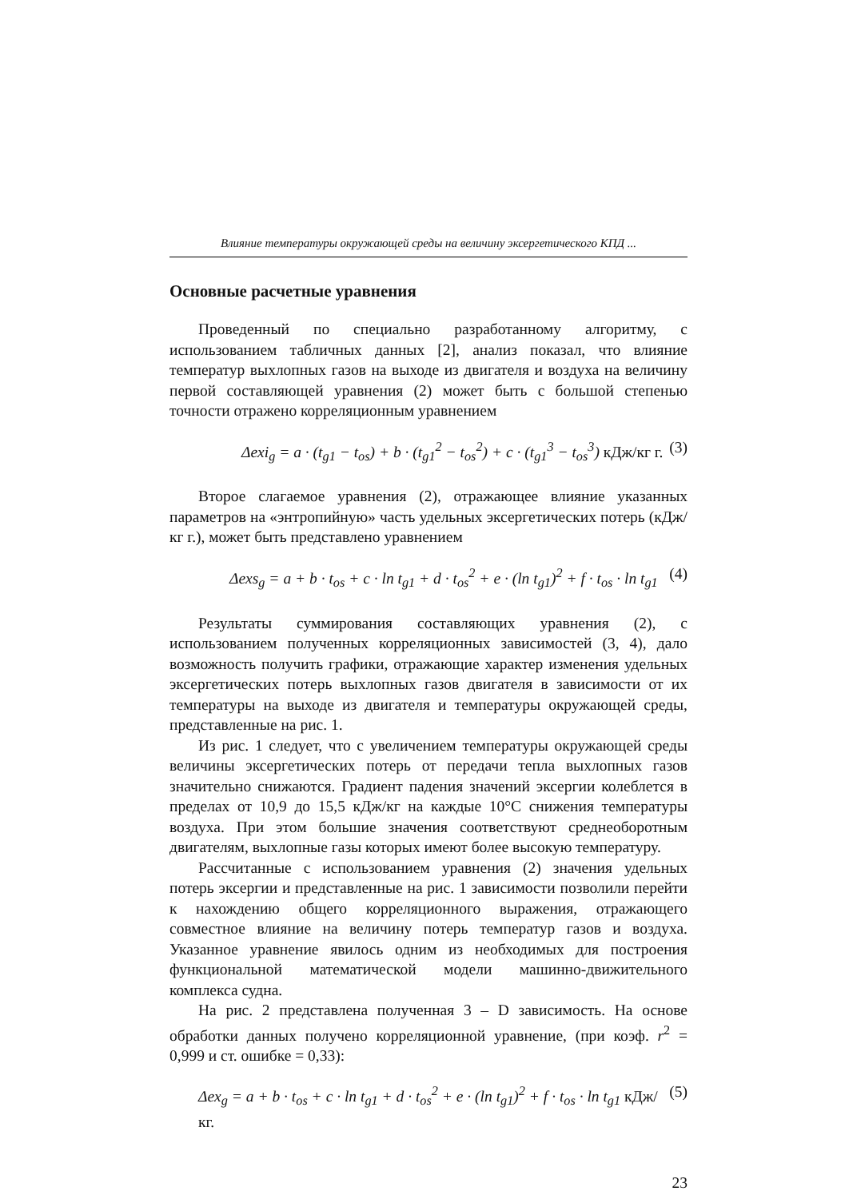Влияние температуры окружающей среды на величину эксергетического КПД ...
Основные расчетные уравнения
Проведенный по специально разработанному алгоритму, с использованием табличных данных [2], анализ показал, что влияние температур выхлопных газов на выходе из двигателя и воздуха на величину первой составляющей уравнения (2) может быть с большой степенью точности отражено корреляционным уравнением
Δexi<sub>g</sub> = a · (t<sub>g1</sub> − t<sub>os</sub>) + b · (t<sub>g1</sub><sup>2</sup> − t<sub>os</sub><sup>2</sup>) + c · (t<sub>g1</sub><sup>3</sup> − t<sub>os</sub><sup>3</sup>) кДж/кг г. (3)
Второе слагаемое уравнения (2), отражающее влияние указанных параметров на «энтропийную» часть удельных эксергетических потерь (кДж/кг г.), может быть представлено уравнением
Δexs<sub>g</sub> = a + b · t<sub>os</sub> + c · ln t<sub>g1</sub> + d · t<sub>os</sub><sup>2</sup> + e · (ln t<sub>g1</sub>)<sup>2</sup> + f · t<sub>os</sub> · ln t<sub>g1</sub> (4)
Результаты суммирования составляющих уравнения (2), с использованием полученных корреляционных зависимостей (3, 4), дало возможность получить графики, отражающие характер изменения удельных эксергетических потерь выхлопных газов двигателя в зависимости от их температуры на выходе из двигателя и температуры окружающей среды, представленные на рис. 1.
Из рис. 1 следует, что с увеличением температуры окружающей среды величины эксергетических потерь от передачи тепла выхлопных газов значительно снижаются. Градиент падения значений эксергии колеблется в пределах от 10,9 до 15,5 кДж/кг на каждые 10°С снижения температуры воздуха. При этом большие значения соответствуют среднеоборотным двигателям, выхлопные газы которых имеют более высокую температуру.
Рассчитанные с использованием уравнения (2) значения удельных потерь эксергии и представленные на рис. 1 зависимости позволили перейти к нахождению общего корреляционного выражения, отражающего совместное влияние на величину потерь температур газов и воздуха. Указанное уравнение явилось одним из необходимых для построения функциональной математической модели машинно-движительного комплекса судна.
На рис. 2 представлена полученная 3 – D зависимость. На основе обработки данных получено корреляционной уравнение, (при коэф. r<sup>2</sup> = 0,999 и ст. ошибке = 0,33):
Δex<sub>g</sub> = a + b · t<sub>os</sub> + c · ln t<sub>g1</sub> + d · t<sub>os</sub><sup>2</sup> + e · (ln t<sub>g1</sub>)<sup>2</sup> + f · t<sub>os</sub> · ln t<sub>g1</sub> кДж/кг. (5)
23